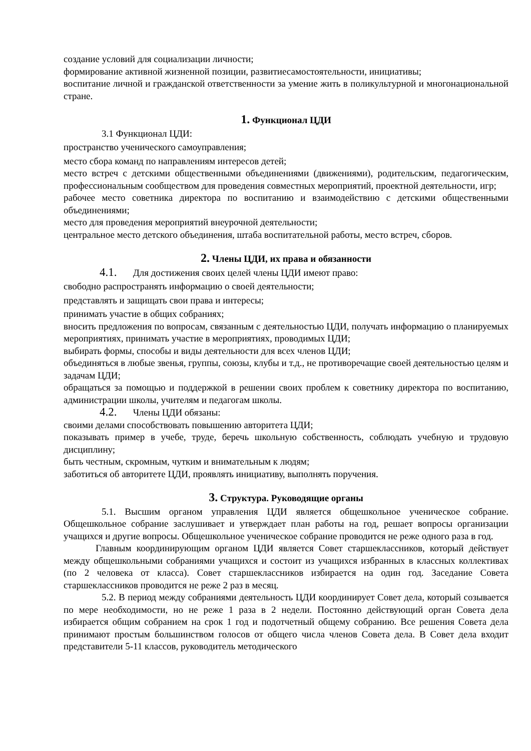создание условий для социализации личности;
формирование активной жизненной позиции, развитиесамостоятельности, инициативы;
воспитание личной и гражданской ответственности за умение жить в поликультурной и многонациональной стране.
1. Функционал ЦДИ
3.1 Функционал ЦДИ:
пространство ученического самоуправления;
место сбора команд по направлениям интересов детей;
место встреч с детскими общественными объединениями (движениями), родительским, педагогическим, профессиональным сообществом для проведения совместных мероприятий, проектной деятельности, игр;
рабочее место советника директора по воспитанию и взаимодействию с детскими общественными объединениями;
место для проведения мероприятий внеурочной деятельности;
центральное место детского объединения, штаба воспитательной работы, место встреч, сборов.
2. Члены ЦДИ, их права и обязанности
4.1. Для достижения своих целей члены ЦДИ имеют право:
свободно распространять информацию о своей деятельности;
представлять и защищать свои права и интересы;
принимать участие в общих собраниях;
вносить предложения по вопросам, связанным с деятельностью ЦДИ, получать информацию о планируемых мероприятиях, принимать участие в мероприятиях, проводимых ЦДИ;
выбирать формы, способы и виды деятельности для всех членов ЦДИ;
объединяться в любые звенья, группы, союзы, клубы и т.д., не противоречащие своей деятельностью целям и задачам ЦДИ;
обращаться за помощью и поддержкой в решении своих проблем к советнику директора по воспитанию, администрации школы, учителям и педагогам школы.
4.2. Члены ЦДИ обязаны:
своими делами способствовать повышению авторитета ЦДИ;
показывать пример в учебе, труде, беречь школьную собственность, соблюдать учебную и трудовую дисциплину;
быть честным, скромным, чутким и внимательным к людям;
заботиться об авторитете ЦДИ, проявлять инициативу, выполнять поручения.
3. Структура. Руководящие органы
5.1. Высшим органом управления ЦДИ является общешкольное ученическое собрание. Общешкольное собрание заслушивает и утверждает план работы на год, решает вопросы организации учащихся и другие вопросы. Общешкольное ученическое собрание проводится не реже одного раза в год.
Главным координирующим органом ЦДИ является Совет старшеклассников, который действует между общешкольными собраниями учащихся и состоит из учащихся избранных в классных коллективах (по 2 человека от класса). Совет старшеклассников избирается на один год. Заседание Совета старшеклассников проводится не реже 2 раз в месяц.
5.2. В период между собраниями деятельность ЦДИ координирует Совет дела, который созывается по мере необходимости, но не реже 1 раза в 2 недели. Постоянно действующий орган Совета дела избирается общим собранием на срок 1 год и подотчетный общему собранию. Все решения Совета дела принимают простым большинством голосов от общего числа членов Совета дела. В Совет дела входит представители 5-11 классов, руководитель методического